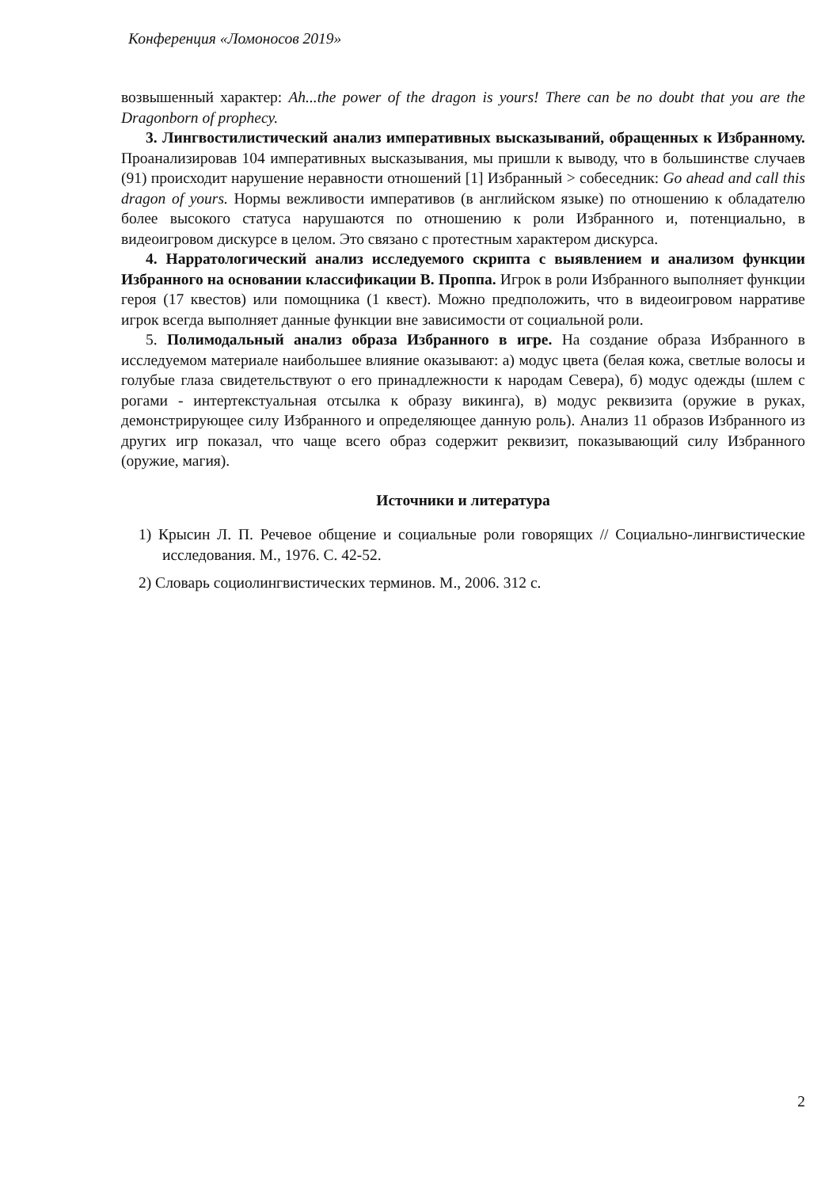Конференция «Ломоносов 2019»
возвышенный характер: Ah...the power of the dragon is yours! There can be no doubt that you are the Dragonborn of prophecy.
3. Лингвостилистический анализ императивных высказываний, обращенных к Избранному. Проанализировав 104 императивных высказывания, мы пришли к выводу, что в большинстве случаев (91) происходит нарушение неравности отношений [1] Избранный > собеседник: Go ahead and call this dragon of yours. Нормы вежливости императивов (в английском языке) по отношению к обладателю более высокого статуса нарушаются по отношению к роли Избранного и, потенциально, в видеоигровом дискурсе в целом. Это связано с протестным характером дискурса.
4. Нарратологический анализ исследуемого скрипта с выявлением и анализом функции Избранного на основании классификации В. Проппа. Игрок в роли Избранного выполняет функции героя (17 квестов) или помощника (1 квест). Можно предположить, что в видеоигровом нарративе игрок всегда выполняет данные функции вне зависимости от социальной роли.
5. Полимодальный анализ образа Избранного в игре. На создание образа Избранного в исследуемом материале наибольшее влияние оказывают: а) модус цвета (белая кожа, светлые волосы и голубые глаза свидетельствуют о его принадлежности к народам Севера), б) модус одежды (шлем с рогами - интертекстуальная отсылка к образу викинга), в) модус реквизита (оружие в руках, демонстрирующее силу Избранного и определяющее данную роль). Анализ 11 образов Избранного из других игр показал, что чаще всего образ содержит реквизит, показывающий силу Избранного (оружие, магия).
Источники и литература
1) Крысин Л. П. Речевое общение и социальные роли говорящих // Социально-лингвистические исследования. М., 1976. С. 42-52.
2) Словарь социолингвистических терминов. М., 2006. 312 с.
2